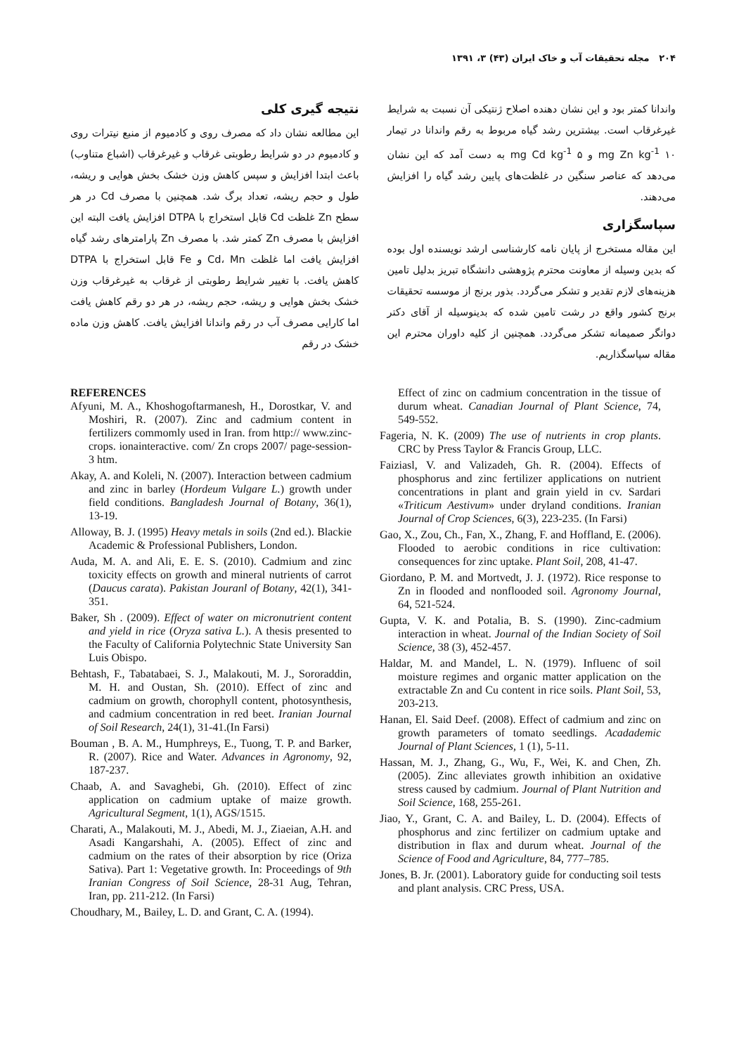۲۰۴ مجله تحقیقات آب و خاک ایران (۴۳) ۳، ۱۳۹۱
نتیجه گیری کلی
این مطالعه نشان داد که مصرف روی و کادمیوم از منبع نیترات روی و کادمیوم در دو شرایط رطوبتی غرقاب و غیرغرقاب (اشباع متناوب) باعث ابتدا افزایش و سپس کاهش وزن خشک بخش هوایی و ریشه، طول و حجم ریشه، تعداد برگ شد. همچنین با مصرف Cd در هر سطح Zn غلظت Cd قابل استخراج با DTPA افزایش یافت البته این افزایش با مصرف Zn کمتر شد. با مصرف Zn پارامترهای رشد گیاه افزایش یافت اما غلظت Cd، Mn و Fe قابل استخراج با DTPA کاهش یافت. با تغییر شرایط رطوبتی از غرقاب به غیرغرقاب وزن خشک بخش هوایی و ریشه، حجم ریشه، در هر دو رقم کاهش یافت اما کارایی مصرف آب در رقم واندانا افزایش یافت. کاهش وزن ماده خشک در رقم
واندانا کمتر بود و این نشان دهنده اصلاح ژنتیکی آن نسبت به شرایط غیرغرقاب است. بیشترین رشد گیاه مربوط به رقم واندانا در تیمار ۱۰ mg Zn kg<sup>-1</sup> و ۵ mg Cd kg<sup>-1</sup> به دست آمد که این نشان می‌دهد که عناصر سنگین در غلظت‌های پایین رشد گیاه را افزایش می‌دهند.
سپاسگزاری
این مقاله مستخرج از پایان نامه کارشناسی ارشد نویسنده اول بوده که بدین وسیله از معاونت محترم پژوهشی دانشگاه تبریز بدلیل تامین هزینه‌های لازم تقدیر و تشکر می‌گردد. بذور برنج از موسسه تحقیقات برنج کشور واقع در رشت تامین شده که بدینوسیله از آقای دکتر دواتگر صمیمانه تشکر می‌گردد. همچنین از کلیه داوران محترم این مقاله سپاسگذاریم.
REFERENCES
Afyuni, M. A., Khoshogoftarmanesh, H., Dorostkar, V. and Moshiri, R. (2007). Zinc and cadmium content in fertilizers commomly used in Iran. from http:// www.zinc-crops. ionainteractive. com/ Zn crops 2007/ page-session-3 htm.
Akay, A. and Koleli, N. (2007). Interaction between cadmium and zinc in barley (Hordeum Vulgare L.) growth under field conditions. Bangladesh Journal of Botany, 36(1), 13-19.
Alloway, B. J. (1995) Heavy metals in soils (2nd ed.). Blackie Academic & Professional Publishers, London.
Auda, M. A. and Ali, E. E. S. (2010). Cadmium and zinc toxicity effects on growth and mineral nutrients of carrot (Daucus carata). Pakistan Jouranl of Botany, 42(1), 341-351.
Baker, Sh . (2009). Effect of water on micronutrient content and yield in rice (Oryza sativa L.). A thesis presented to the Faculty of California Polytechnic State University San Luis Obispo.
Behtash, F., Tabatabaei, S. J., Malakouti, M. J., Sororaddin, M. H. and Oustan, Sh. (2010). Effect of zinc and cadmium on growth, chorophyll content, photosynthesis, and cadmium concentration in red beet. Iranian Journal of Soil Research, 24(1), 31-41.(In Farsi)
Bouman , B. A. M., Humphreys, E., Tuong, T. P. and Barker, R. (2007). Rice and Water. Advances in Agronomy, 92, 187-237.
Chaab, A. and Savaghebi, Gh. (2010). Effect of zinc application on cadmium uptake of maize growth. Agricultural Segment, 1(1), AGS/1515.
Charati, A., Malakouti, M. J., Abedi, M. J., Ziaeian, A.H. and Asadi Kangarshahi, A. (2005). Effect of zinc and cadmium on the rates of their absorption by rice (Oriza Sativa). Part 1: Vegetative growth. In: Proceedings of 9th Iranian Congress of Soil Science, 28-31 Aug, Tehran, Iran, pp. 211-212. (In Farsi)
Choudhary, M., Bailey, L. D. and Grant, C. A. (1994).
Effect of zinc on cadmium concentration in the tissue of durum wheat. Canadian Journal of Plant Science, 74, 549-552.
Fageria, N. K. (2009) The use of nutrients in crop plants. CRC by Press Taylor & Francis Group, LLC.
Faiziasl, V. and Valizadeh, Gh. R. (2004). Effects of phosphorus and zinc fertilizer applications on nutrient concentrations in plant and grain yield in cv. Sardari «Triticum Aestivum» under dryland conditions. Iranian Journal of Crop Sciences, 6(3), 223-235. (In Farsi)
Gao, X., Zou, Ch., Fan, X., Zhang, F. and Hoffland, E. (2006). Flooded to aerobic conditions in rice cultivation: consequences for zinc uptake. Plant Soil, 208, 41-47.
Giordano, P. M. and Mortvedt, J. J. (1972). Rice response to Zn in flooded and nonflooded soil. Agronomy Journal, 64, 521-524.
Gupta, V. K. and Potalia, B. S. (1990). Zinc-cadmium interaction in wheat. Journal of the Indian Society of Soil Science, 38 (3), 452-457.
Haldar, M. and Mandel, L. N. (1979). Influenc of soil moisture regimes and organic matter application on the extractable Zn and Cu content in rice soils. Plant Soil, 53, 203-213.
Hanan, El. Said Deef. (2008). Effect of cadmium and zinc on growth parameters of tomato seedlings. Acadademic Journal of Plant Sciences, 1 (1), 5-11.
Hassan, M. J., Zhang, G., Wu, F., Wei, K. and Chen, Zh. (2005). Zinc alleviates growth inhibition an oxidative stress caused by cadmium. Journal of Plant Nutrition and Soil Science, 168, 255-261.
Jiao, Y., Grant, C. A. and Bailey, L. D. (2004). Effects of phosphorus and zinc fertilizer on cadmium uptake and distribution in flax and durum wheat. Journal of the Science of Food and Agriculture, 84, 777–785.
Jones, B. Jr. (2001). Laboratory guide for conducting soil tests and plant analysis. CRC Press, USA.